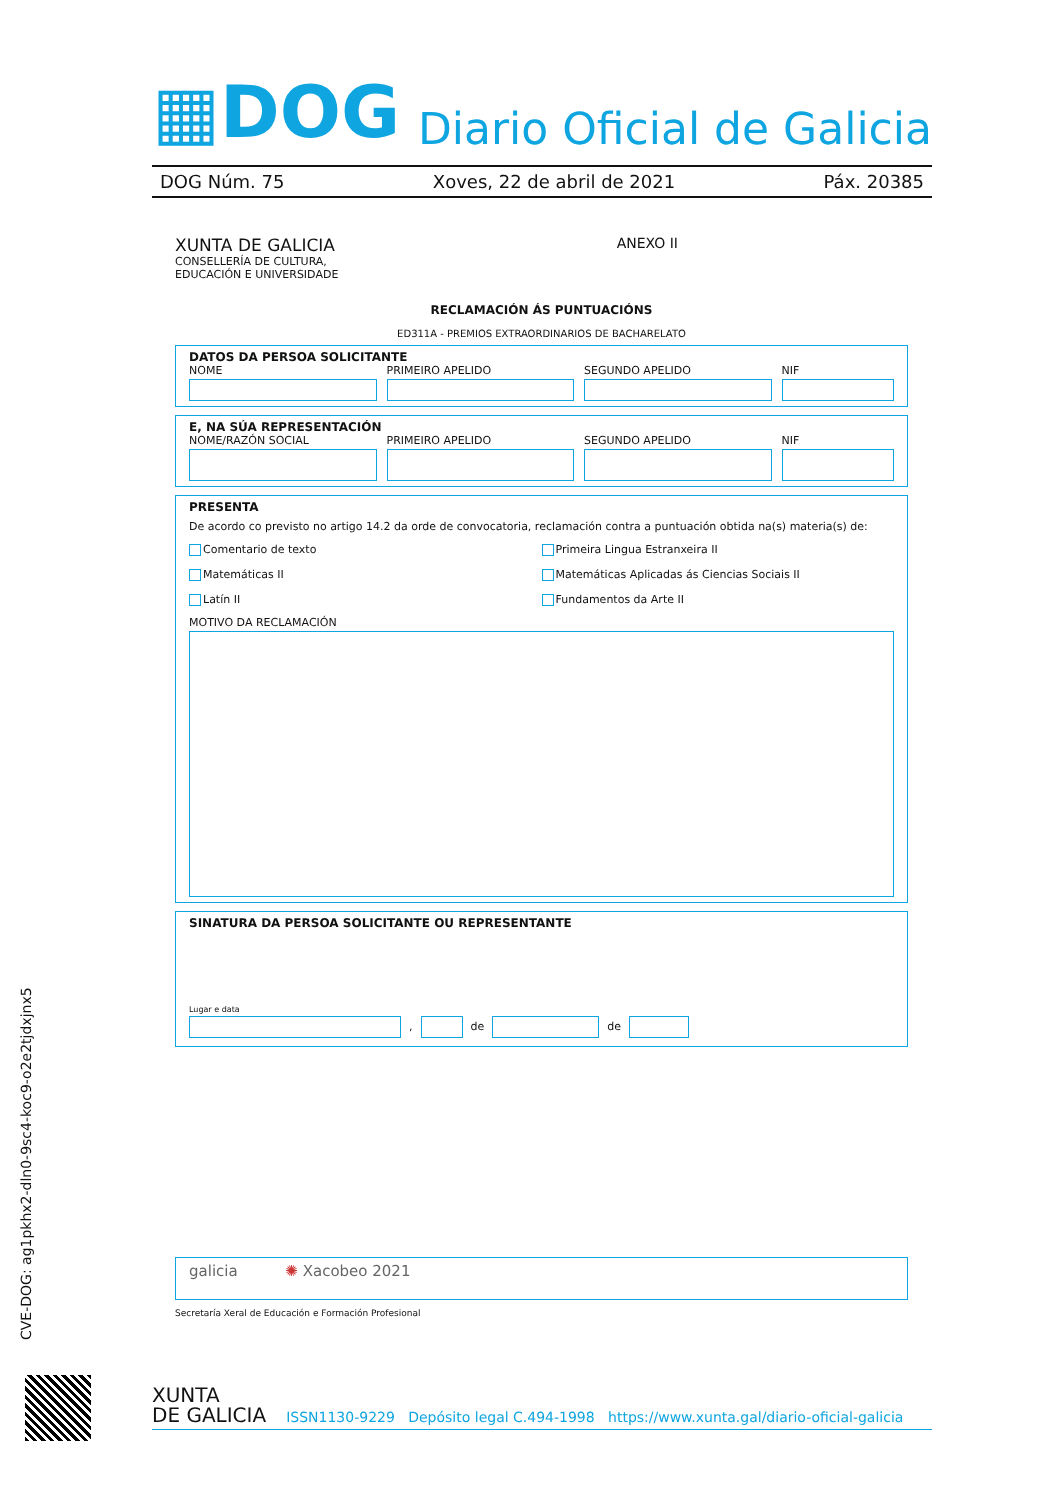▦DOG
Diario Oficial de Galicia
DOG Núm. 75 Xoves, 22 de abril de 2021 Páx. 20385
XUNTA DE GALICIA
CONSELLERÍA DE CULTURA,
EDUCACIÓN E UNIVERSIDADE
ANEXO II
RECLAMACIÓN ÁS PUNTUACIÓNS
ED311A - PREMIOS EXTRAORDINARIOS DE BACHARELATO
DATOS DA PERSOA SOLICITANTE
NOME PRIMEIRO APELIDO SEGUNDO APELIDO NIF
E, NA SÚA REPRESENTACIÓN
NOME/RAZÓN SOCIAL PRIMEIRO APELIDO SEGUNDO APELIDO NIF
PRESENTA
De acordo co previsto no artigo 14.2 da orde de convocatoria, reclamación contra a puntuación obtida na(s) materia(s) de:
Comentario de texto
Primeira Lingua Estranxeira II
Matemáticas II
Matemáticas Aplicadas ás Ciencias Sociais II
Latín II
Fundamentos da Arte II
MOTIVO DA RECLAMACIÓN
SINATURA DA PERSOA SOLICITANTE OU REPRESENTANTE
Lugar e data
,
de
de
galicia ✺ Xacobeo 2021
Secretaría Xeral de Educación e Formación Profesional
CVE-DOG: ag1pkhx2-dln0-9sc4-koc9-o2e2tjdxjnx5
XUNTA
DE GALICIA
ISSN1130-9229 Depósito legal C.494-1998 https://www.xunta.gal/diario-oficial-galicia